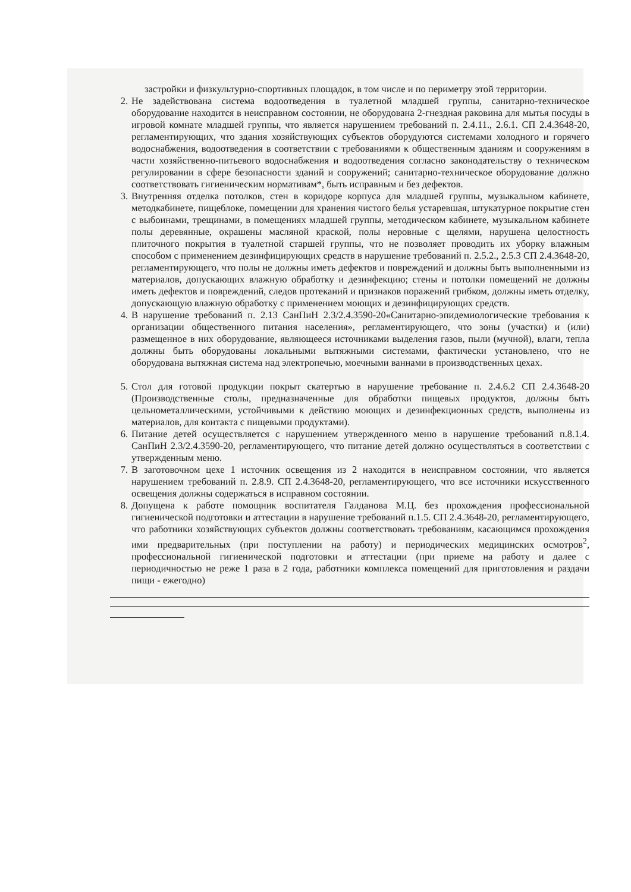застройки и физкультурно-спортивных площадок, в том числе и по периметру этой территории.
2. Не задействована система водоотведения в туалетной младшей группы, санитарно-техническое оборудование находится в неисправном состоянии, не оборудована 2-гнездная раковина для мытья посуды в игровой комнате младшей группы, что является нарушением требований п. 2.4.11., 2.6.1. СП 2.4.3648-20, регламентирующих, что здания хозяйствующих субъектов оборудуются системами холодного и горячего водоснабжения, водоотведения в соответствии с требованиями к общественным зданиям и сооружениям в части хозяйственно-питьевого водоснабжения и водоотведения согласно законодательству о техническом регулировании в сфере безопасности зданий и сооружений; санитарно-техническое оборудование должно соответствовать гигиеническим нормативам*, быть исправным и без дефектов.
3. Внутренняя отделка потолков, стен в коридоре корпуса для младшей группы, музыкальном кабинете, методкабинете, пищеблоке, помещении для хранения чистого белья устаревшая, штукатурное покрытие стен с выбоинами, трещинами, в помещениях младшей группы, методическом кабинете, музыкальном кабинете полы деревянные, окрашены масляной краской, полы неровные с щелями, нарушена целостность плиточного покрытия в туалетной старшей группы, что не позволяет проводить их уборку влажным способом с применением дезинфицирующих средств в нарушение требований п. 2.5.2., 2.5.3 СП 2.4.3648-20, регламентирующего, что полы не должны иметь дефектов и повреждений и должны быть выполненными из материалов, допускающих влажную обработку и дезинфекцию; стены и потолки помещений не должны иметь дефектов и повреждений, следов протеканий и признаков поражений грибком, должны иметь отделку, допускающую влажную обработку с применением моющих и дезинфицирующих средств.
4. В нарушение требований п. 2.13 СанПиН 2.3/2.4.3590-20«Санитарно-эпидемиологические требования к организации общественного питания населения», регламентирующего, что зоны (участки) и (или) размещенное в них оборудование, являющееся источниками выделения газов, пыли (мучной), влаги, тепла должны быть оборудованы локальными вытяжными системами, фактически установлено, что не оборудована вытяжная система над электропечью, моечными ваннами в производственных цехах.
5. Стол для готовой продукции покрыт скатертью в нарушение требование п. 2.4.6.2 СП 2.4.3648-20 (Производственные столы, предназначенные для обработки пищевых продуктов, должны быть цельнометаллическими, устойчивыми к действию моющих и дезинфекционных средств, выполнены из материалов, для контакта с пищевыми продуктами).
6. Питание детей осуществляется с нарушением утвержденного меню в нарушение требований п.8.1.4. СанПиН 2.3/2.4.3590-20, регламентирующего, что питание детей должно осуществляться в соответствии с утвержденным меню.
7. В заготовочном цехе 1 источник освещения из 2 находится в неисправном состоянии, что является нарушением требований п. 2.8.9. СП 2.4.3648-20, регламентирующего, что все источники искусственного освещения должны содержаться в исправном состоянии.
8. Допущена к работе помощник воспитателя Галданова М.Ц. без прохождения профессиональной гигиенической подготовки и аттестации в нарушение требований п.1.5. СП 2.4.3648-20, регламентирующего, что работники хозяйствующих субъектов должны соответствовать требованиям, касающимся прохождения ими предварительных (при поступлении на работу) и периодических медицинских осмотров<sup>2</sup>, профессиональной гигиенической подготовки и аттестации (при приеме на работу и далее с периодичностью не реже 1 раза в 2 года, работники комплекса помещений для приготовления и раздачи пищи - ежегодно)